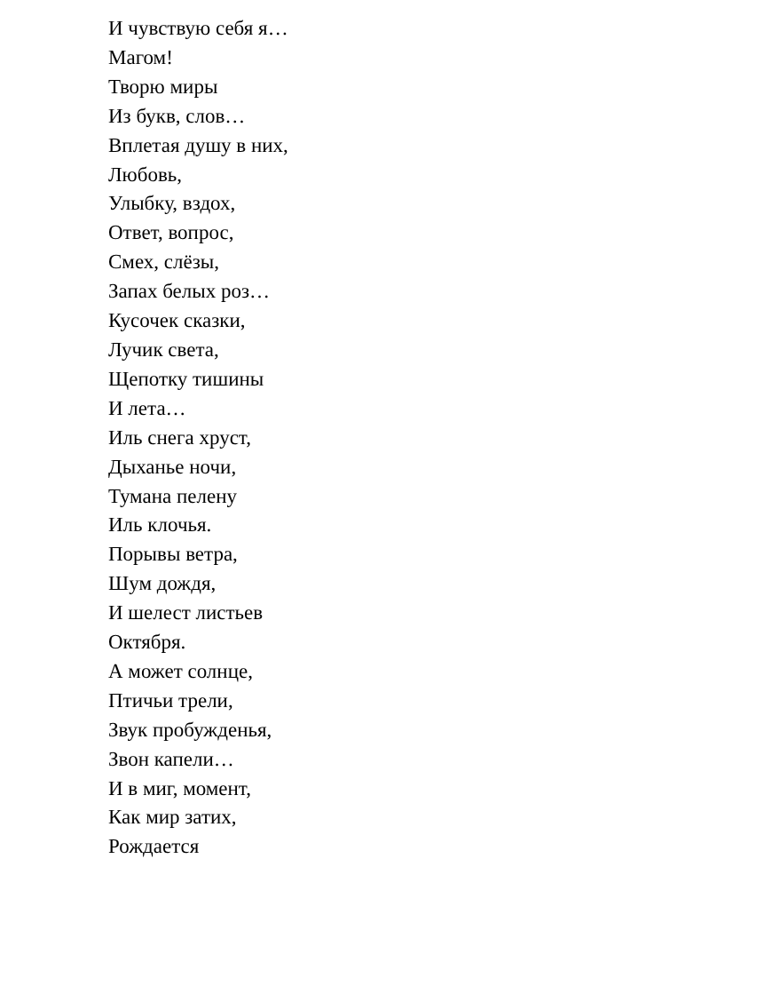И чувствую себя я…
Магом!
Творю миры
Из букв, слов…
Вплетая душу в них,
Любовь,
Улыбку, вздох,
Ответ, вопрос,
Смех, слёзы,
Запах белых роз…
Кусочек сказки,
Лучик света,
Щепотку тишины
И лета…
Иль снега хруст,
Дыханье ночи,
Тумана пелену
Иль клочья.
Порывы ветра,
Шум дождя,
И шелест листьев
Октября.
А может солнце,
Птичьи трели,
Звук пробужденья,
Звон капели…
И в миг, момент,
Как мир затих,
Рождается